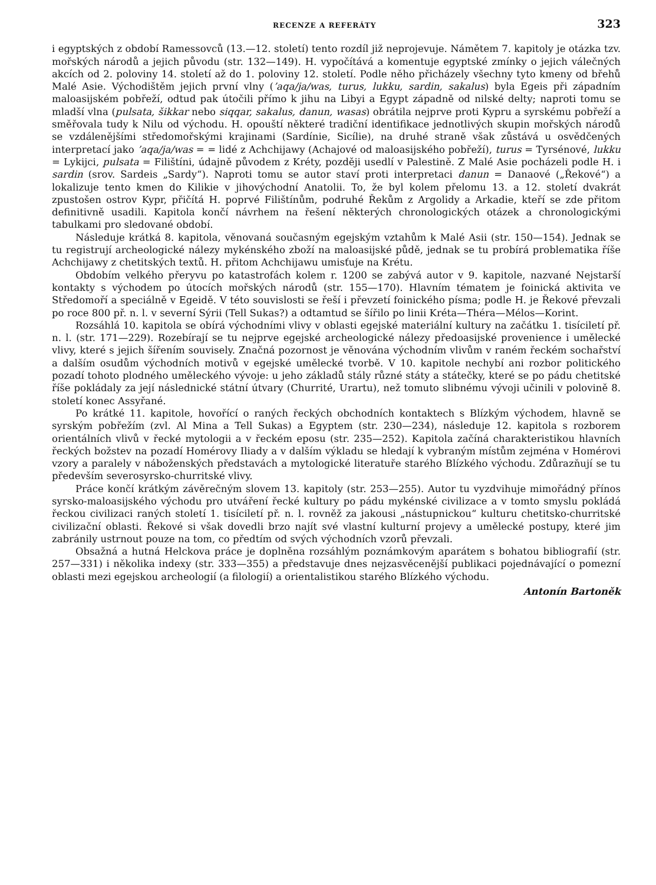RECENZE A REFERÁTY 323
i egyptských z období Ramessovců (13.—12. století) tento rozdíl již neprojevuje. Námětem 7. kapitoly je otázka tzv. mořských národů a jejich původu (str. 132—149). H. vypočítává a komentuje egyptské zmínky o jejich válečných akcích od 2. poloviny 14. století až do 1. poloviny 12. století. Podle něho přicházely všechny tyto kmeny od břehů Malé Asie. Východištěm jejich první vlny (’aqa/ja/was, turus, lukku, sardin, sakalus) byla Egeis při západním maloasijském pobřeží, odtud pak útočili přímo k jihu na Libyi a Egypt západně od nilské delty; naproti tomu se mladší vlna (pulsata, šikkar nebo siqqar, sakalus, danun, wasas) obrátila nejprve proti Kypru a syrskému pobřeží a směřovala tudy k Nilu od východu. H. opouští některé tradiční identifikace jednotlivých skupin mořských národů se vzdálenějšími středomořskými krajinami (Sardínie, Sicílie), na druhé straně však zůstává u osvědčených interpretací jako ’aqa/ja/was = = lidé z Achchijawy (Achajové od maloasijského pobřeží), turus = Tyrsénové, lukku = Lykijci, pulsata = Filištíni, údajně původem z Kréty, později usedlí v Palestině. Z Malé Asie pocházeli podle H. i sardin (srov. Sardeis „Sardy“). Naproti tomu se autor staví proti interpretaci danun = Danaové („Řekové“) a lokalizuje tento kmen do Kilikie v jihovýchodní Anatolii. To, že byl kolem přelomu 13. a 12. století dvakrát zpustošen ostrov Kypr, přičítá H. poprvé Filištínům, podruhé Řekům z Argolidy a Arkadie, kteří se zde přitom definitivně usadili. Kapitola končí návrhem na řešení některých chronologických otázek a chronologickými tabulkami pro sledované období.
Následuje krátká 8. kapitola, věnovaná současným egejským vztahům k Malé Asii (str. 150—154). Jednak se tu registrují archeologické nálezy mykénského zboží na maloasijské půdě, jednak se tu probírá problematika říše Achchijawy z chetitských textů. H. přitom Achchijawu umisťuje na Krétu.
Obdobím velkého přeryvu po katastrofách kolem r. 1200 se zabývá autor v 9. kapitole, nazvané Nejstarší kontakty s východem po útocích mořských národů (str. 155—170). Hlavním tématem je foinická aktivita ve Středomoří a speciálně v Egeidě. V této souvislosti se řeší i převzetí foinického písma; podle H. je Řekové převzali po roce 800 př. n. l. v severní Sýrii (Tell Sukas?) a odtamtud se šířilo po linii Kréta—Théra—Mélos—Korint.
Rozsáhlá 10. kapitola se obírá východními vlivy v oblasti egejské materiální kultury na začátku 1. tisíciletí př. n. l. (str. 171—229). Rozebírají se tu nejprve egejské archeologické nálezy předoasijské provenience i umělecké vlivy, které s jejich šířením souvisely. Značná pozornost je věnována východním vlivům v raném řeckém sochařství a dalším osudům východních motivů v egejské umělecké tvorbě. V 10. kapitole nechybí ani rozbor politického pozadí tohoto plodného uměleckého vývoje: u jeho základů stály různé státy a státečky, které se po pádu chetitské říše pokládaly za její následnické státní útvary (Churrité, Urartu), než tomuto slibnému vývoji učinili v polovině 8. století konec Assyřané.
Po krátké 11. kapitole, hovořící o raných řeckých obchodních kontaktech s Blízkým východem, hlavně se syrským pobřežím (zvl. Al Mina a Tell Sukas) a Egyptem (str. 230—234), následuje 12. kapitola s rozborem orientálních vlivů v řecké mytologii a v řeckém eposu (str. 235—252). Kapitola začíná charakteristikou hlavních řeckých božstev na pozadí Homérovy Iliady a v dalším výkladu se hledají k vybraným místům zejména v Homérovi vzory a paralely v náboženských představách a mytologické literatuře starého Blízkého východu. Zdůrazňují se tu především severosyrsko-churritské vlivy.
Práce končí krátkým závěrečným slovem 13. kapitoly (str. 253—255). Autor tu vyzdvihuje mimořádný přínos syrsko-maloasijského východu pro utváření řecké kultury po pádu mykénské civilizace a v tomto smyslu pokládá řeckou civilizaci raných století 1. tisíciletí př. n. l. rovněž za jakousi „nástupnickou“ kulturu chetitsko-churritské civilizační oblasti. Řekové si však dovedli brzo najít své vlastní kulturní projevy a umělecké postupy, které jim zabránily ustrnout pouze na tom, co předtím od svých východních vzorů převzali.
Obsažná a hutná Helckova práce je doplněna rozsáhlým poznámkovým aparátem s bohatou bibliografií (str. 257—331) i několika indexy (str. 333—355) a představuje dnes nejzasvěcenější publikaci pojednávající o pomezní oblasti mezi egejskou archeologií (a filologií) a orientalistikou starého Blízkého východu.
Antonín Bartoněk